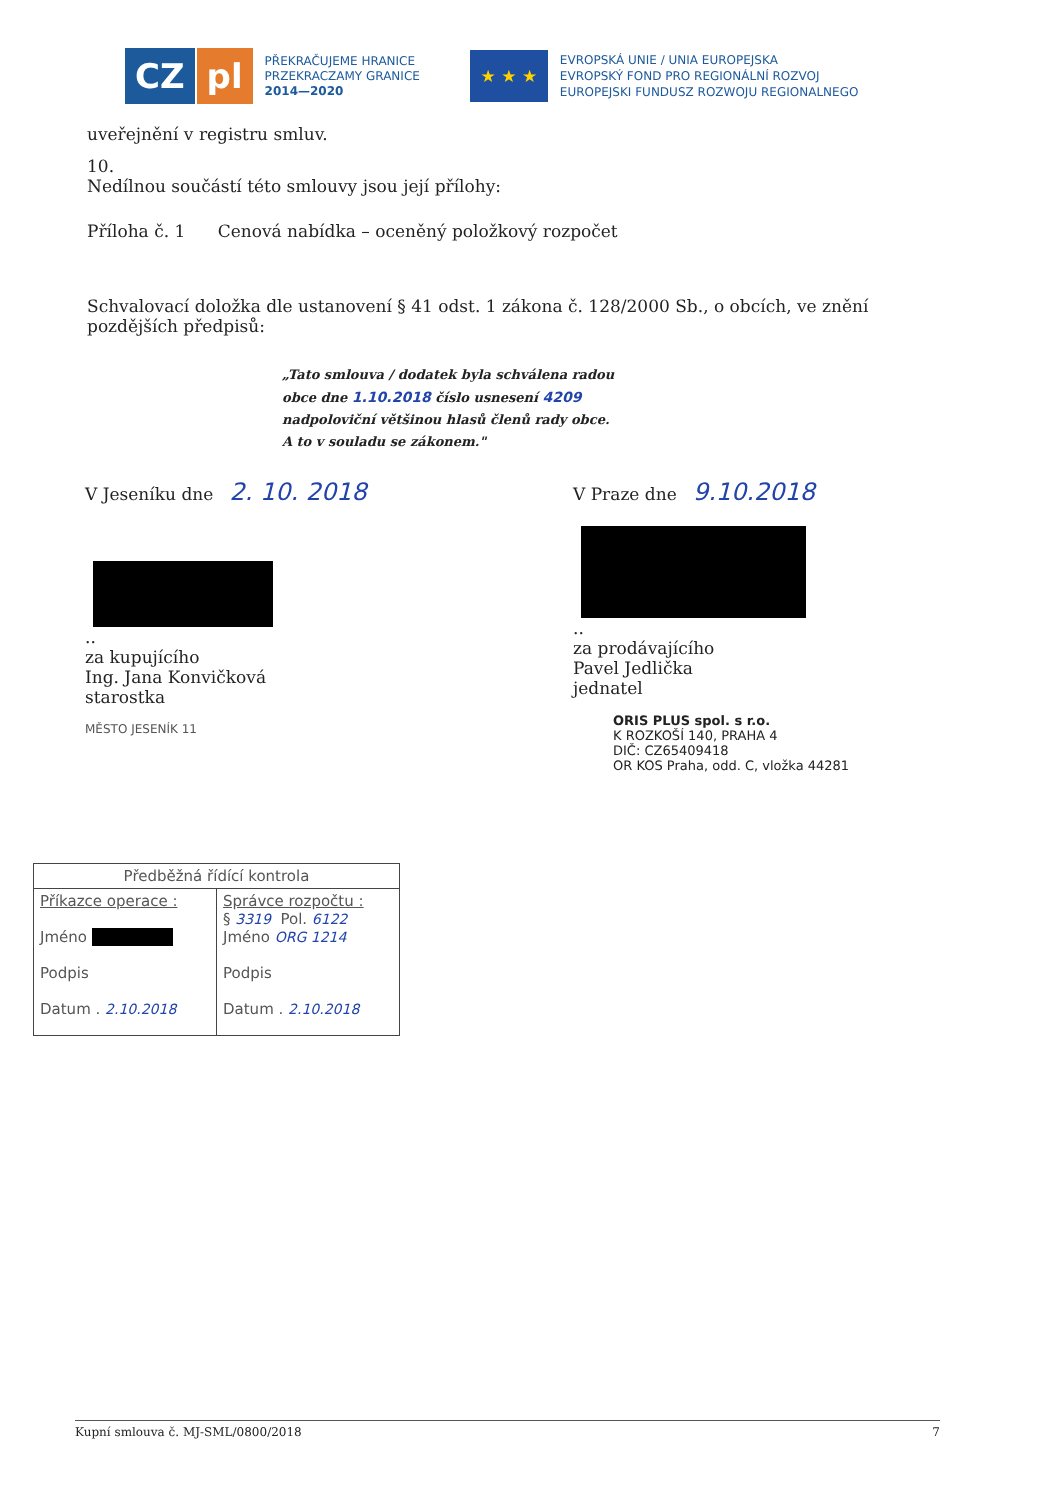CZ pl
PŘEKRAČUJEME HRANICE
PRZEKRACZAMY GRANICE
2014—2020
★ ★ ★
EVROPSKÁ UNIE / UNIA EUROPEJSKA
EVROPSKÝ FOND PRO REGIONÁLNÍ ROZVOJ
EUROPEJSKI FUNDUSZ ROZWOJU REGIONALNEGO
uveřejnění v registru smluv.
10.
Nedílnou součástí této smlouvy jsou její přílohy:
Příloha č. 1 Cenová nabídka – oceněný položkový rozpočet
Schvalovací doložka dle ustanovení § 41 odst. 1 zákona č. 128/2000 Sb., o obcích, ve znění pozdějších předpisů:
„Tato smlouva / dodatek byla schválena radou
obce dne 1.10.2018 číslo usnesení 4209
nadpoloviční většinou hlasů členů rady obce.
A to v souladu se zákonem."
V Jeseníku dne 2. 10. 2018
..
za kupujícího
Ing. Jana Konvičková
starostka
MĚSTO JESENÍK 11
V Praze dne 9.10.2018
..
za prodávajícího
Pavel Jedlička
jednatel
ORIS PLUS spol. s r.o.
K ROZKOŠÍ 140, PRAHA 4
DIČ: CZ65409418
OR KOS Praha, odd. C, vložka 44281
| Předběžná řídící kontrola | |
| Příkazce operace : Jméno Podpis Datum . 2.10.2018 | Správce rozpočtu : § 3319 Pol. 6122 Jméno ORG 1214 Podpis Datum . 2.10.2018 |
Kupní smlouva č. MJ-SML/0800/2018 7